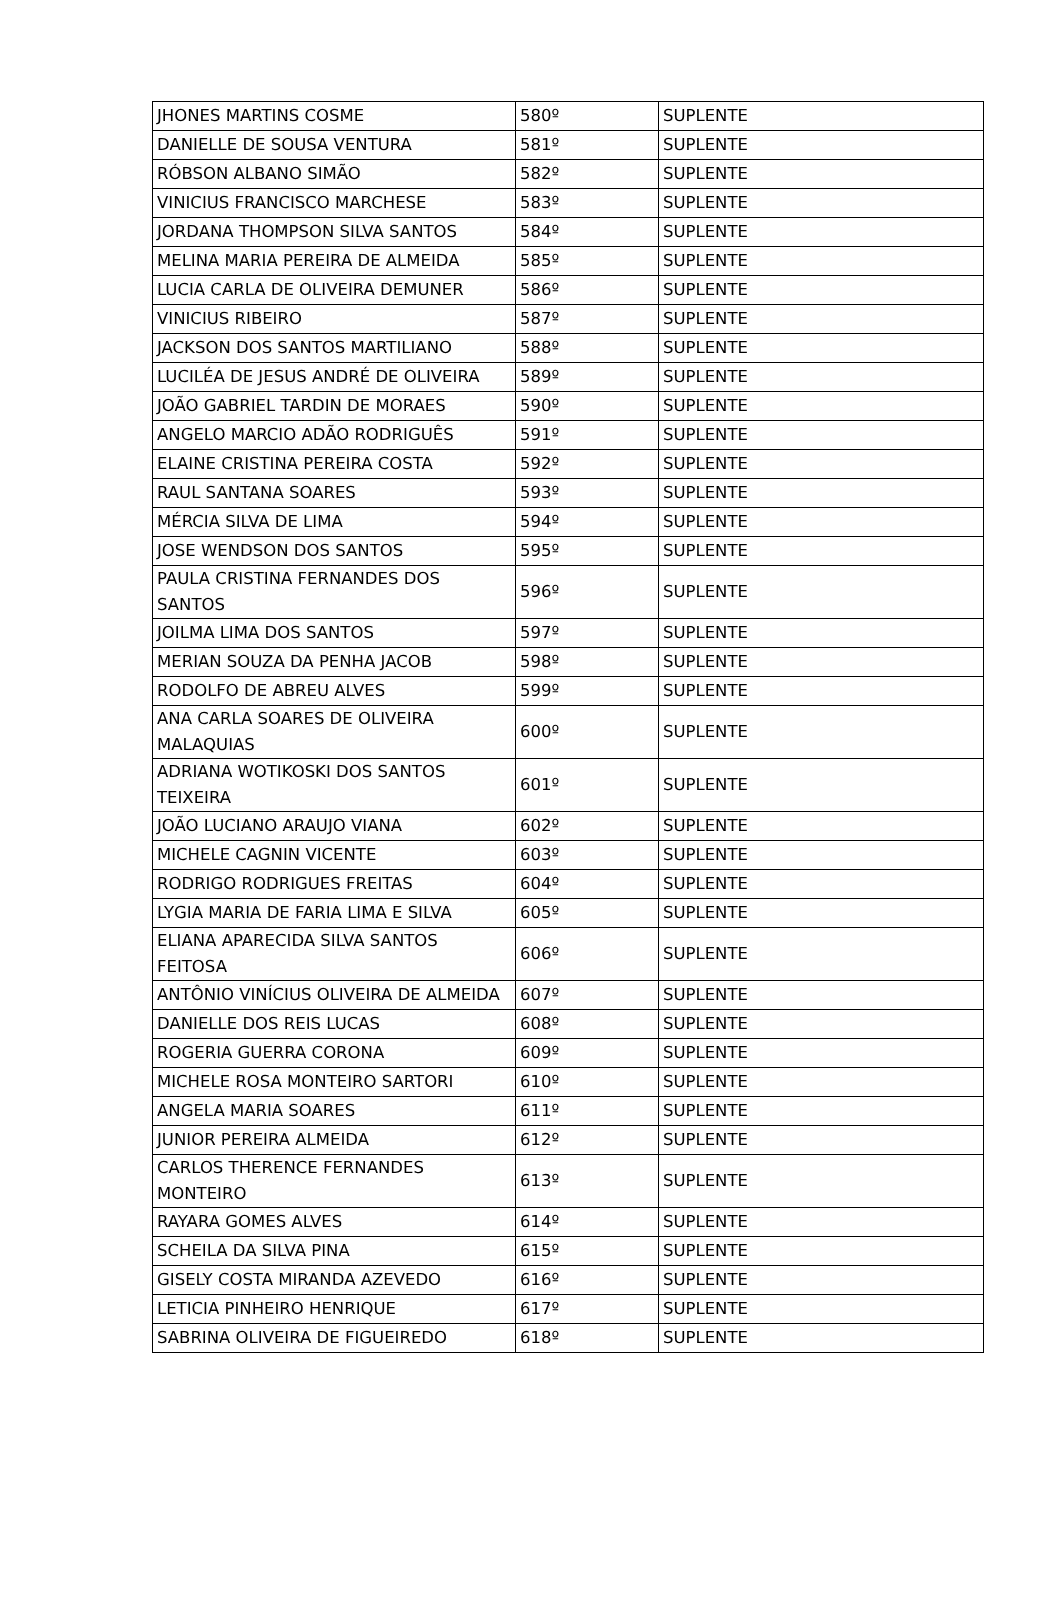| JHONES MARTINS COSME | 580º | SUPLENTE |
| DANIELLE DE SOUSA VENTURA | 581º | SUPLENTE |
| RÓBSON ALBANO SIMÃO | 582º | SUPLENTE |
| VINICIUS FRANCISCO MARCHESE | 583º | SUPLENTE |
| JORDANA THOMPSON SILVA SANTOS | 584º | SUPLENTE |
| MELINA MARIA PEREIRA DE ALMEIDA | 585º | SUPLENTE |
| LUCIA CARLA DE OLIVEIRA DEMUNER | 586º | SUPLENTE |
| VINICIUS RIBEIRO | 587º | SUPLENTE |
| JACKSON DOS SANTOS MARTILIANO | 588º | SUPLENTE |
| LUCILÉA DE JESUS ANDRÉ DE OLIVEIRA | 589º | SUPLENTE |
| JOÃO GABRIEL TARDIN DE MORAES | 590º | SUPLENTE |
| ANGELO MARCIO ADÃO RODRIGUÊS | 591º | SUPLENTE |
| ELAINE CRISTINA PEREIRA COSTA | 592º | SUPLENTE |
| RAUL SANTANA SOARES | 593º | SUPLENTE |
| MÉRCIA SILVA DE LIMA | 594º | SUPLENTE |
| JOSE WENDSON DOS SANTOS | 595º | SUPLENTE |
| PAULA CRISTINA FERNANDES DOS SANTOS | 596º | SUPLENTE |
| JOILMA LIMA DOS SANTOS | 597º | SUPLENTE |
| MERIAN SOUZA DA PENHA JACOB | 598º | SUPLENTE |
| RODOLFO DE ABREU ALVES | 599º | SUPLENTE |
| ANA CARLA SOARES DE OLIVEIRA MALAQUIAS | 600º | SUPLENTE |
| ADRIANA WOTIKOSKI DOS SANTOS TEIXEIRA | 601º | SUPLENTE |
| JOÃO LUCIANO ARAUJO VIANA | 602º | SUPLENTE |
| MICHELE CAGNIN VICENTE | 603º | SUPLENTE |
| RODRIGO RODRIGUES FREITAS | 604º | SUPLENTE |
| LYGIA MARIA DE FARIA LIMA E SILVA | 605º | SUPLENTE |
| ELIANA APARECIDA SILVA SANTOS FEITOSA | 606º | SUPLENTE |
| ANTÔNIO VINÍCIUS OLIVEIRA DE ALMEIDA | 607º | SUPLENTE |
| DANIELLE DOS REIS LUCAS | 608º | SUPLENTE |
| ROGERIA GUERRA CORONA | 609º | SUPLENTE |
| MICHELE ROSA MONTEIRO SARTORI | 610º | SUPLENTE |
| ANGELA MARIA SOARES | 611º | SUPLENTE |
| JUNIOR PEREIRA ALMEIDA | 612º | SUPLENTE |
| CARLOS THERENCE FERNANDES MONTEIRO | 613º | SUPLENTE |
| RAYARA GOMES ALVES | 614º | SUPLENTE |
| SCHEILA DA SILVA PINA | 615º | SUPLENTE |
| GISELY COSTA MIRANDA AZEVEDO | 616º | SUPLENTE |
| LETICIA PINHEIRO HENRIQUE | 617º | SUPLENTE |
| SABRINA OLIVEIRA DE FIGUEIREDO | 618º | SUPLENTE |